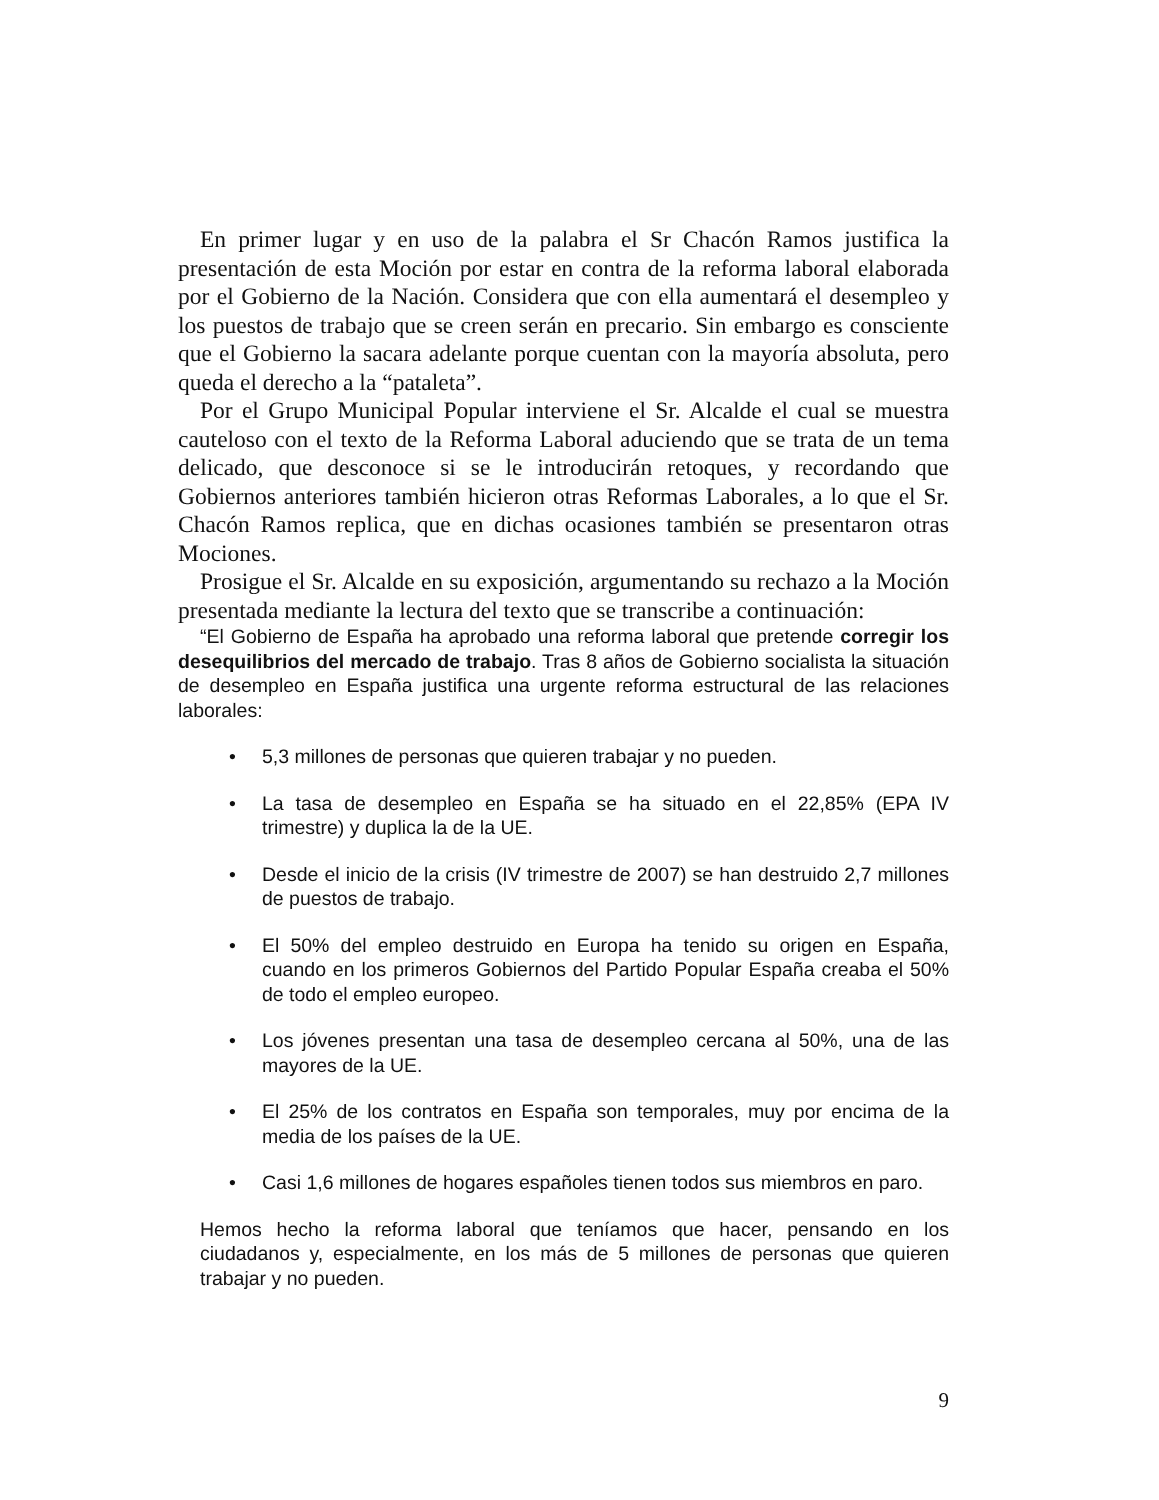En primer lugar y en uso de la palabra el Sr Chacón Ramos justifica la presentación de esta Moción por estar en contra de la reforma laboral elaborada por el Gobierno de la Nación. Considera que con ella aumentará el desempleo y los puestos de trabajo que se creen serán en precario. Sin embargo es consciente que el Gobierno la sacara adelante porque cuentan con la mayoría absoluta, pero queda el derecho a la “pataleta”.
Por el Grupo Municipal Popular interviene el Sr. Alcalde el cual se muestra cauteloso con el texto de la Reforma Laboral aduciendo que se trata de un tema delicado, que desconoce si se le introducirán retoques, y recordando que Gobiernos anteriores también hicieron otras Reformas Laborales, a lo que el Sr. Chacón Ramos replica, que en dichas ocasiones también se presentaron otras Mociones.
Prosigue el Sr. Alcalde en su exposición, argumentando su rechazo a la Moción presentada mediante la lectura del texto que se transcribe a continuación:
“El Gobierno de España ha aprobado una reforma laboral que pretende corregir los desequilibrios del mercado de trabajo. Tras 8 años de Gobierno socialista la situación de desempleo en España justifica una urgente reforma estructural de las relaciones laborales:
• 5,3 millones de personas que quieren trabajar y no pueden.
• La tasa de desempleo en España se ha situado en el 22,85% (EPA IV trimestre) y duplica la de la UE.
• Desde el inicio de la crisis (IV trimestre de 2007) se han destruido 2,7 millones de puestos de trabajo.
• El 50% del empleo destruido en Europa ha tenido su origen en España, cuando en los primeros Gobiernos del Partido Popular España creaba el 50% de todo el empleo europeo.
• Los jóvenes presentan una tasa de desempleo cercana al 50%, una de las mayores de la UE.
• El 25% de los contratos en España son temporales, muy por encima de la media de los países de la UE.
• Casi 1,6 millones de hogares españoles tienen todos sus miembros en paro.
Hemos hecho la reforma laboral que teníamos que hacer, pensando en los ciudadanos y, especialmente, en los más de 5 millones de personas que quieren trabajar y no pueden.
9